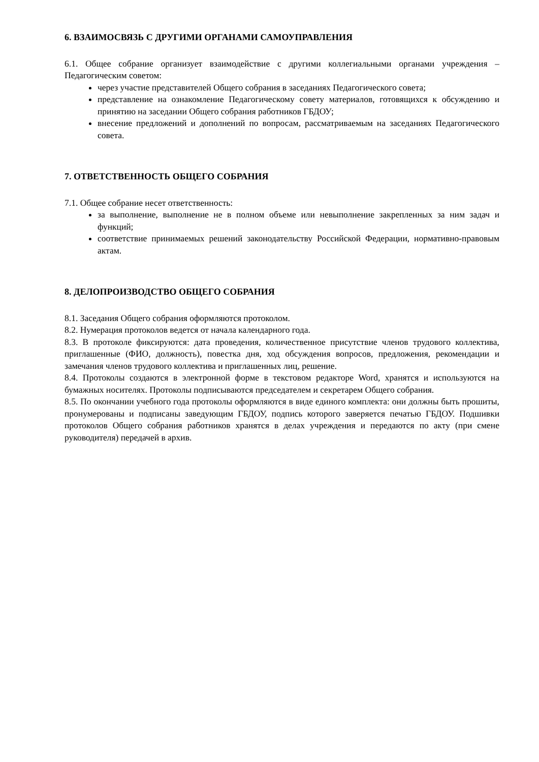6. ВЗАИМОСВЯЗЬ С ДРУГИМИ ОРГАНАМИ САМОУПРАВЛЕНИЯ
6.1. Общее собрание организует взаимодействие с другими коллегиальными органами учреждения – Педагогическим советом:
через участие представителей Общего собрания в заседаниях Педагогического совета;
представление на ознакомление Педагогическому совету материалов, готовящихся к обсуждению и принятию на заседании Общего собрания работников ГБДОУ;
внесение предложений и дополнений по вопросам, рассматриваемым на заседаниях Педагогического совета.
7. ОТВЕТСТВЕННОСТЬ ОБЩЕГО СОБРАНИЯ
7.1. Общее собрание несет ответственность:
за выполнение, выполнение не в полном объеме или невыполнение закрепленных за ним задач и функций;
соответствие принимаемых решений законодательству Российской Федерации, нормативно-правовым актам.
8. ДЕЛОПРОИЗВОДСТВО ОБЩЕГО СОБРАНИЯ
8.1. Заседания Общего собрания оформляются протоколом.
8.2. Нумерация протоколов ведется от начала календарного года.
8.3. В протоколе фиксируются: дата проведения, количественное присутствие членов трудового коллектива, приглашенные (ФИО, должность), повестка дня, ход обсуждения вопросов, предложения, рекомендации и замечания членов трудового коллектива и приглашенных лиц, решение.
8.4. Протоколы создаются в электронной форме в текстовом редакторе Word, хранятся и используются на бумажных носителях. Протоколы подписываются председателем и секретарем Общего собрания.
8.5. По окончании учебного года протоколы оформляются в виде единого комплекта: они должны быть прошиты, пронумерованы и подписаны заведующим ГБДОУ, подпись которого заверяется печатью ГБДОУ. Подшивки протоколов Общего собрания работников хранятся в делах учреждения и передаются по акту (при смене руководителя) передачей в архив.